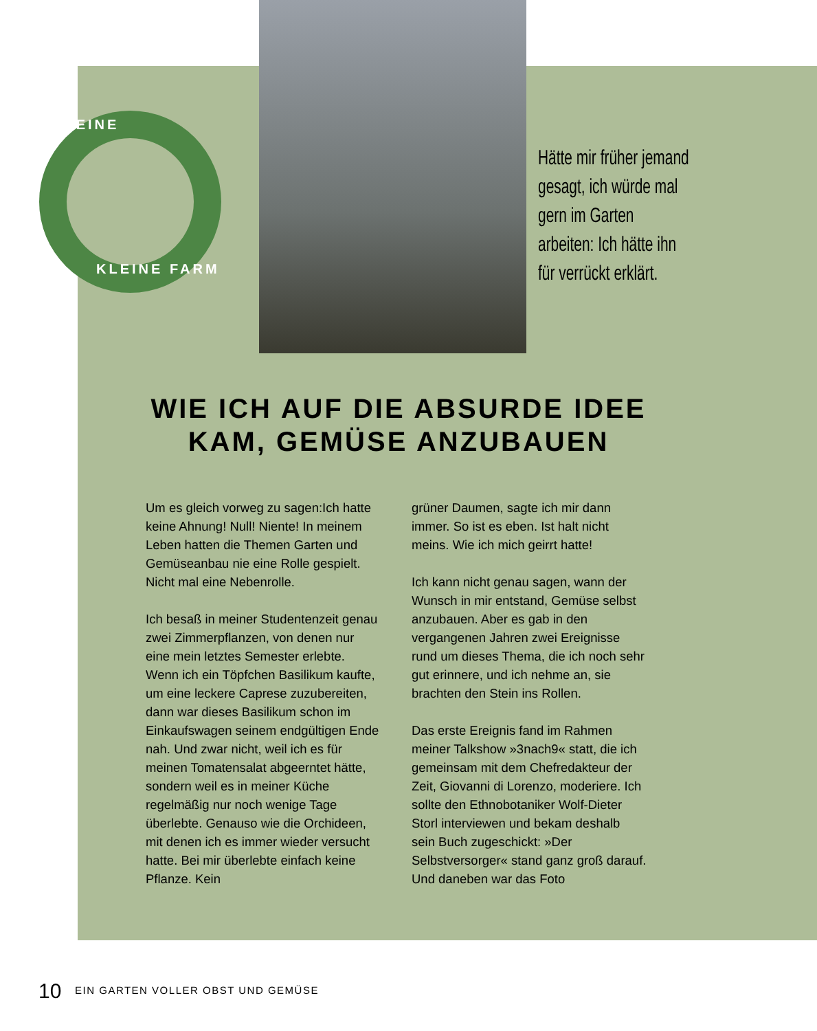MEINE
KLEINE FARM
Hätte mir früher jemand gesagt, ich würde mal gern im Garten arbeiten: Ich hätte ihn für verrückt erklärt.
WIE ICH AUF DIE ABSURDE IDEE KAM, GEMÜSE ANZUBAUEN
Um es gleich vorweg zu sagen:Ich hatte keine Ahnung! Null! Niente! In meinem Leben hatten die Themen Garten und Gemüseanbau nie eine Rolle gespielt. Nicht mal eine Nebenrolle.
Ich besaß in meiner Studentenzeit genau zwei Zimmerpflanzen, von denen nur eine mein letztes Semester erlebte. Wenn ich ein Töpfchen Basilikum kaufte, um eine leckere Caprese zuzubereiten, dann war dieses Basilikum schon im Einkaufswagen seinem endgültigen Ende nah. Und zwar nicht, weil ich es für meinen Tomatensalat abgeerntet hätte, sondern weil es in meiner Küche regelmäßig nur noch wenige Tage überlebte. Genauso wie die Orchideen, mit denen ich es immer wieder versucht hatte. Bei mir überlebte einfach keine Pflanze. Kein
grüner Daumen, sagte ich mir dann immer. So ist es eben. Ist halt nicht meins. Wie ich mich geirrt hatte!
Ich kann nicht genau sagen, wann der Wunsch in mir entstand, Gemüse selbst anzubauen. Aber es gab in den vergangenen Jahren zwei Ereignisse rund um dieses Thema, die ich noch sehr gut erinnere, und ich nehme an, sie brachten den Stein ins Rollen.
Das erste Ereignis fand im Rahmen meiner Talkshow »3nach9« statt, die ich gemeinsam mit dem Chefredakteur der Zeit, Giovanni di Lorenzo, moderiere. Ich sollte den Ethnobotaniker Wolf-Dieter Storl interviewen und bekam deshalb sein Buch zugeschickt: »Der Selbstversorger« stand ganz groß darauf. Und daneben war das Foto
10 EIN GARTEN VOLLER OBST UND GEMÜSE